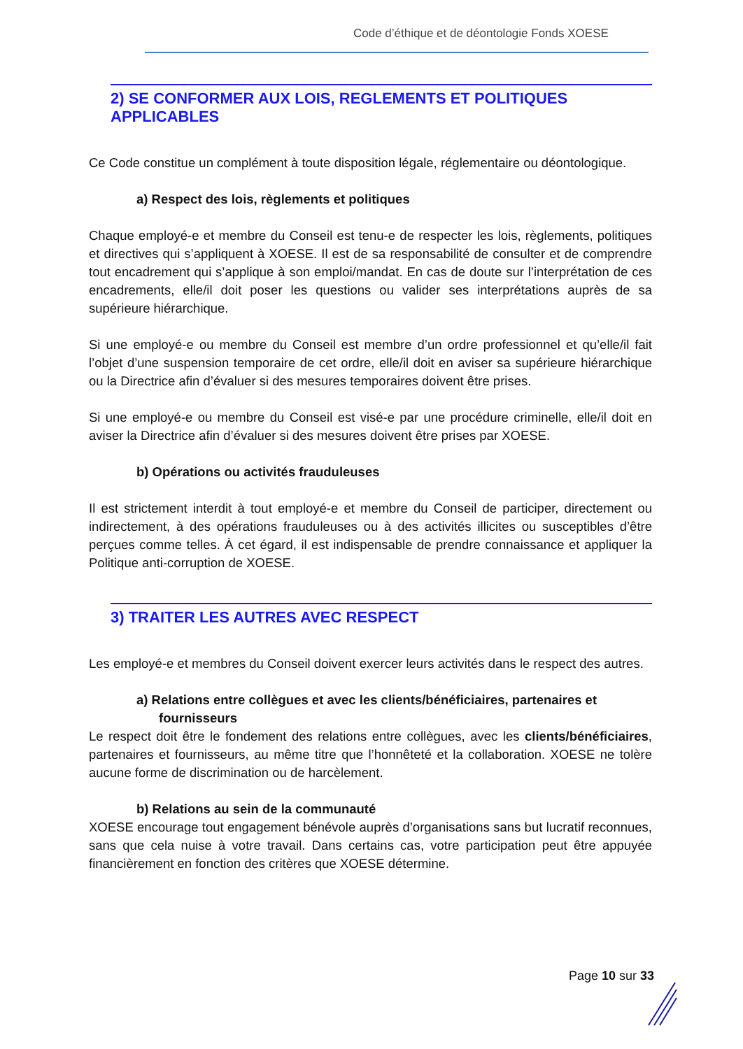Code d’éthique et de déontologie Fonds XOESE
2) SE CONFORMER AUX LOIS, REGLEMENTS ET POLITIQUES APPLICABLES
Ce Code constitue un complément à toute disposition légale, réglementaire ou déontologique.
a) Respect des lois, règlements et politiques
Chaque employé-e et membre du Conseil est tenu-e de respecter les lois, règlements, politiques et directives qui s’appliquent à XOESE. Il est de sa responsabilité de consulter et de comprendre tout encadrement qui s’applique à son emploi/mandat. En cas de doute sur l’interprétation de ces encadrements, elle/il doit poser les questions ou valider ses interprétations auprès de sa supérieure hiérarchique.
Si une employé-e ou membre du Conseil est membre d’un ordre professionnel et qu’elle/il fait l’objet d’une suspension temporaire de cet ordre, elle/il doit en aviser sa supérieure hiérarchique ou la Directrice afin d’évaluer si des mesures temporaires doivent être prises.
Si une employé-e ou membre du Conseil est visé-e par une procédure criminelle, elle/il doit en aviser la Directrice afin d’évaluer si des mesures doivent être prises par XOESE.
b) Opérations ou activités frauduleuses
Il est strictement interdit à tout employé-e et membre du Conseil de participer, directement ou indirectement, à des opérations frauduleuses ou à des activités illicites ou susceptibles d’être perçues comme telles. À cet égard, il est indispensable de prendre connaissance et appliquer la Politique anti-corruption de XOESE.
3) TRAITER LES AUTRES AVEC RESPECT
Les employé-e et membres du Conseil doivent exercer leurs activités dans le respect des autres.
a) Relations entre collègues et avec les clients/bénéficiaires, partenaires et fournisseurs
Le respect doit être le fondement des relations entre collègues, avec les clients/bénéficiaires, partenaires et fournisseurs, au même titre que l’honnêteté et la collaboration. XOESE ne tolère aucune forme de discrimination ou de harcèlement.
b) Relations au sein de la communauté
XOESE encourage tout engagement bénévole auprès d’organisations sans but lucratif reconnues, sans que cela nuise à votre travail. Dans certains cas, votre participation peut être appuyée financièrement en fonction des critères que XOESE détermine.
Page 10 sur 33